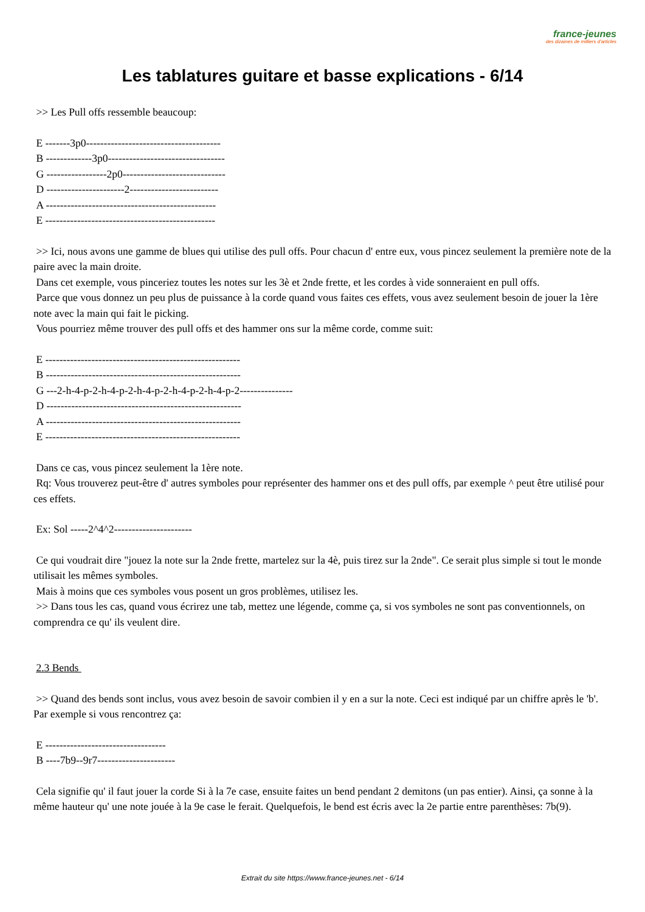france-jeunes
des dizaines de milliers d'articles
Les tablatures guitare et basse explications - 6/14
>> Les Pull offs ressemble beaucoup:
E -------3p0--------------------------------------
B -------------3p0---------------------------------
G -----------------2p0-----------------------------
D ----------------------2-------------------------
A ------------------------------------------------
E ------------------------------------------------
>> Ici, nous avons une gamme de blues qui utilise des pull offs. Pour chacun d' entre eux, vous pincez seulement la première note de la paire avec la main droite.
Dans cet exemple, vous pinceriez toutes les notes sur les 3è et 2nde frette, et les cordes à vide sonneraient en pull offs.
Parce que vous donnez un peu plus de puissance à la corde quand vous faites ces effets, vous avez seulement besoin de jouer la 1ère note avec la main qui fait le picking.
Vous pourriez même trouver des pull offs et des hammer ons sur la même corde, comme suit:
E -------------------------------------------------------
B -------------------------------------------------------
G ---2-h-4-p-2-h-4-p-2-h-4-p-2-h-4-p-2-h-4-p-2---------------
D -------------------------------------------------------
A -------------------------------------------------------
E -------------------------------------------------------
Dans ce cas, vous pincez seulement la 1ère note.
Rq: Vous trouverez peut-être d' autres symboles pour représenter des hammer ons et des pull offs, par exemple ^ peut être utilisé pour ces effets.
Ex: Sol -----2^4^2----------------------
Ce qui voudrait dire "jouez la note sur la 2nde frette, martelez sur la 4è, puis tirez sur la 2nde". Ce serait plus simple si tout le monde utilisait les mêmes symboles.
Mais à moins que ces symboles vous posent un gros problèmes, utilisez les.
>> Dans tous les cas, quand vous écrirez une tab, mettez une légende, comme ça, si vos symboles ne sont pas conventionnels, on comprendra ce qu' ils veulent dire.
2.3 Bends
>> Quand des bends sont inclus, vous avez besoin de savoir combien il y en a sur la note. Ceci est indiqué par un chiffre après le 'b'. Par exemple si vous rencontrez ça:
E ----------------------------------
B ----7b9--9r7----------------------
Cela signifie qu' il faut jouer la corde Si à la 7e case, ensuite faites un bend pendant 2 demitons (un pas entier). Ainsi, ça sonne à la même hauteur qu' une note jouée à la 9e case le ferait. Quelquefois, le bend est écris avec la 2e partie entre parenthèses: 7b(9).
Extrait du site https://www.france-jeunes.net - 6/14